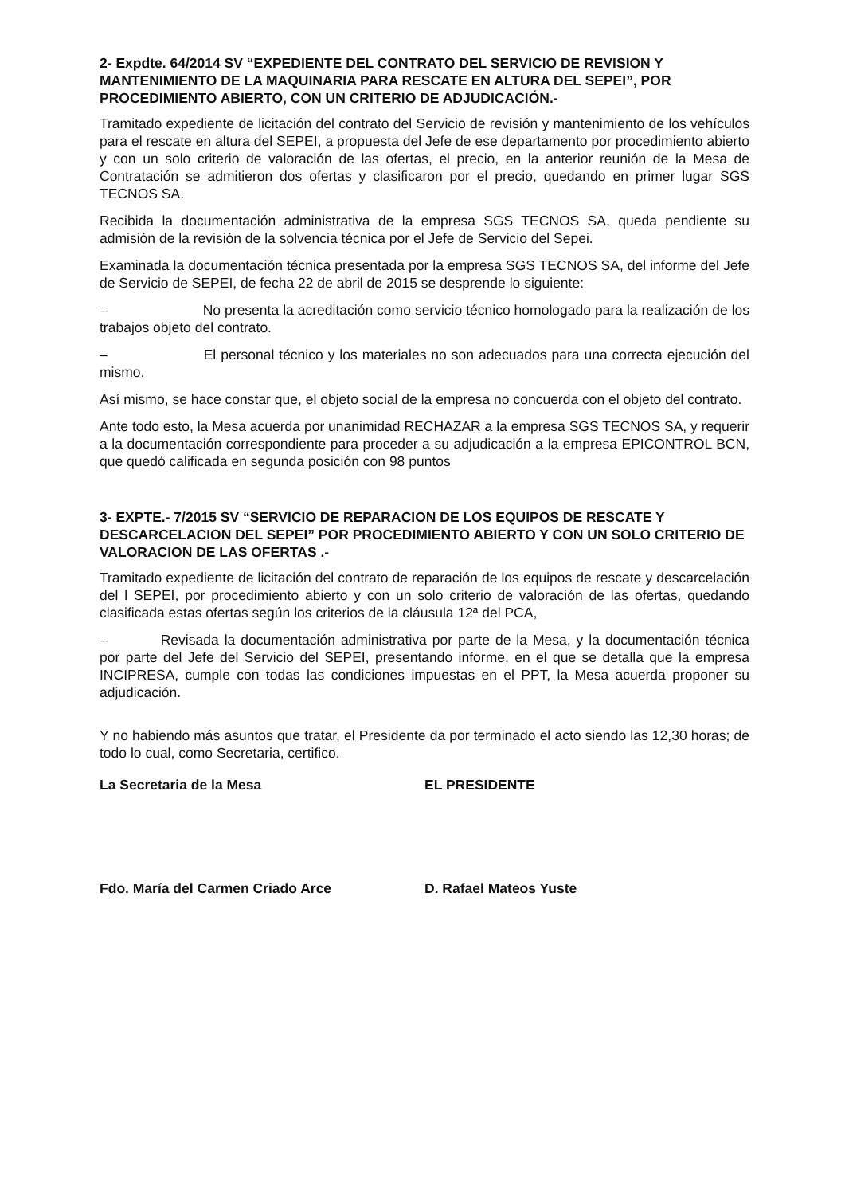2- Expdte. 64/2014 SV “EXPEDIENTE DEL CONTRATO DEL SERVICIO DE REVISION Y MANTENIMIENTO DE LA MAQUINARIA PARA RESCATE EN ALTURA DEL SEPEI”, POR PROCEDIMIENTO ABIERTO, CON UN CRITERIO DE ADJUDICACIÓN.-
Tramitado expediente de licitación del contrato del Servicio de revisión y mantenimiento de los vehículos para el rescate en altura del SEPEI, a propuesta del Jefe de ese departamento por procedimiento abierto y con un solo criterio de valoración de las ofertas, el precio, en la anterior reunión de la Mesa de Contratación se admitieron dos ofertas y clasificaron por el precio, quedando en primer lugar SGS TECNOS SA.
Recibida la documentación administrativa de la empresa SGS TECNOS SA, queda pendiente su admisión de la revisión de la solvencia técnica por el Jefe de Servicio del Sepei.
Examinada la documentación técnica presentada por la empresa SGS TECNOS SA, del informe del Jefe de Servicio de SEPEI, de fecha 22 de abril de 2015 se desprende lo siguiente:
– No presenta la acreditación como servicio técnico homologado para la realización de los trabajos objeto del contrato.
– El personal técnico y los materiales no son adecuados para una correcta ejecución del mismo.
Así mismo, se hace constar que, el objeto social de la empresa no concuerda con el objeto del contrato.
Ante todo esto, la Mesa acuerda por unanimidad RECHAZAR a la empresa SGS TECNOS SA, y requerir a la documentación correspondiente para proceder a su adjudicación a la empresa EPICONTROL BCN, que quedó calificada en segunda posición con 98 puntos
3- EXPTE.- 7/2015 SV “SERVICIO DE REPARACION DE LOS EQUIPOS DE RESCATE Y DESCARCELACION DEL SEPEI” POR PROCEDIMIENTO ABIERTO Y CON UN SOLO CRITERIO DE VALORACION DE LAS OFERTAS .-
Tramitado expediente de licitación del contrato de reparación de los equipos de rescate y descarcelación del l SEPEI, por procedimiento abierto y con un solo criterio de valoración de las ofertas, quedando clasificada estas ofertas según los criterios de la cláusula 12ª del PCA,
– Revisada la documentación administrativa por parte de la Mesa, y la documentación técnica por parte del Jefe del Servicio del SEPEI, presentando informe, en el que se detalla que la empresa INCIPRESA, cumple con todas las condiciones impuestas en el PPT, la Mesa acuerda proponer su adjudicación.
Y no habiendo más asuntos que tratar, el Presidente da por terminado el acto siendo las 12,30 horas; de todo lo cual, como Secretaria, certifico.
La Secretaria de la Mesa EL PRESIDENTE
Fdo. María del Carmen Criado Arce D. Rafael Mateos Yuste